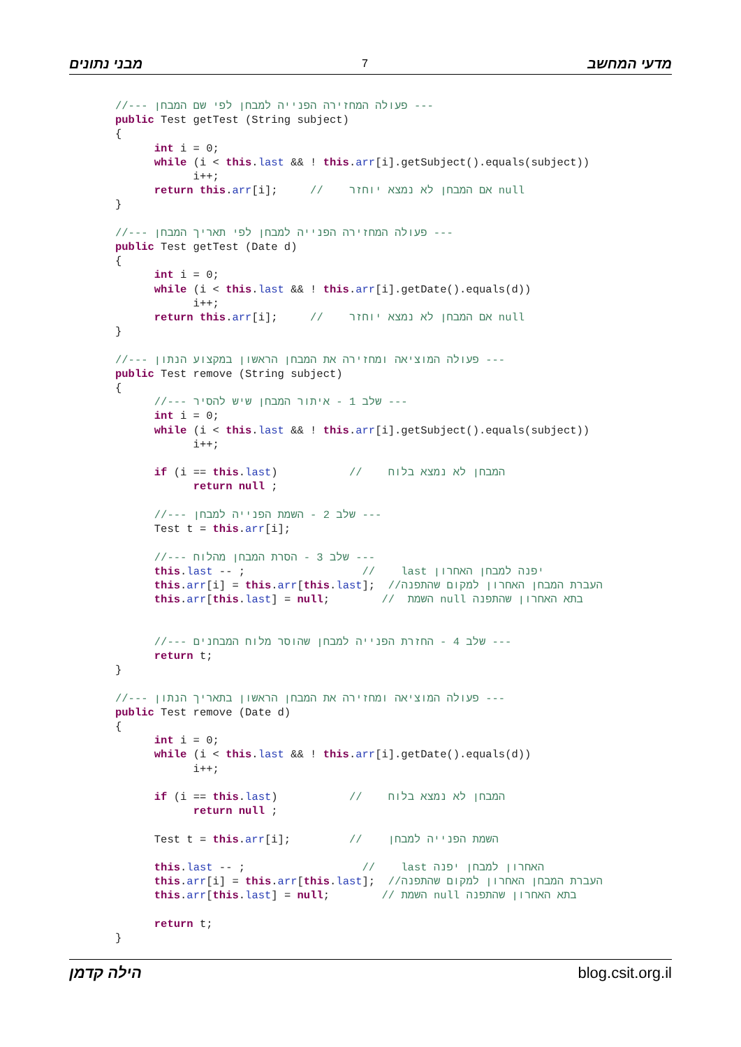מבני נתונים 7 מדעי המחשב
//--- פעולה המחזירה הפנייה למבחן לפי שם המבחן ---
public Test getTest (String subject)
{
      int i = 0;
      while (i < this.last && ! this.arr[i].getSubject().equals(subject))
            i++;
      return this.arr[i];     //    אם המבחן לא נמצא יוחזר null
}

//--- פעולה המחזירה הפנייה למבחן לפי תאריך המבחן ---
public Test getTest (Date d)
{
      int i = 0;
      while (i < this.last && ! this.arr[i].getDate().equals(d))
            i++;
      return this.arr[i];     //    אם המבחן לא נמצא יוחזר null
}

//--- פעולה המוציאה ומחזירה את המבחן הראשון במקצוע הנתון ---
public Test remove (String subject)
{
      //--- שלב 1 - איתור המבחן שיש להסיר ---
      int i = 0;
      while (i < this.last && ! this.arr[i].getSubject().equals(subject))
            i++;

      if (i == this.last)           //    המבחן לא נמצא בלוח
            return null ;

      //--- שלב 2 - השמת הפנייה למבחן ---
      Test t = this.arr[i];

      //--- שלב 3 - הסרת המבחן מהלוח ---
      this.last -- ;                  //    last יפנה למבחן האחרון
      this.arr[i] = this.arr[this.last];  //העברת המבחן האחרון למקום שהתפנה
      this.arr[this.last] = null;        //  השמת null בתא האחרון שהתפנה


      //--- שלב 4 - החזרת הפנייה למבחן שהוסר מלוח המבחנים ---
      return t;
}

//--- פעולה המוציאה ומחזירה את המבחן הראשון בתאריך הנתון ---
public Test remove (Date d)
{
      int i = 0;
      while (i < this.last && ! this.arr[i].getDate().equals(d))
            i++;

      if (i == this.last)           //    המבחן לא נמצא בלוח
            return null ;

      Test t = this.arr[i];         //    השמת הפנייה למבחן

      this.last -- ;                  //    last האחרון למבחן יפנה
      this.arr[i] = this.arr[this.last];  //העברת המבחן האחרון למקום שהתפנה
      this.arr[this.last] = null;        // השמת null בתא האחרון שהתפנה

      return t;
}
הילה קדמן blog.csit.org.il